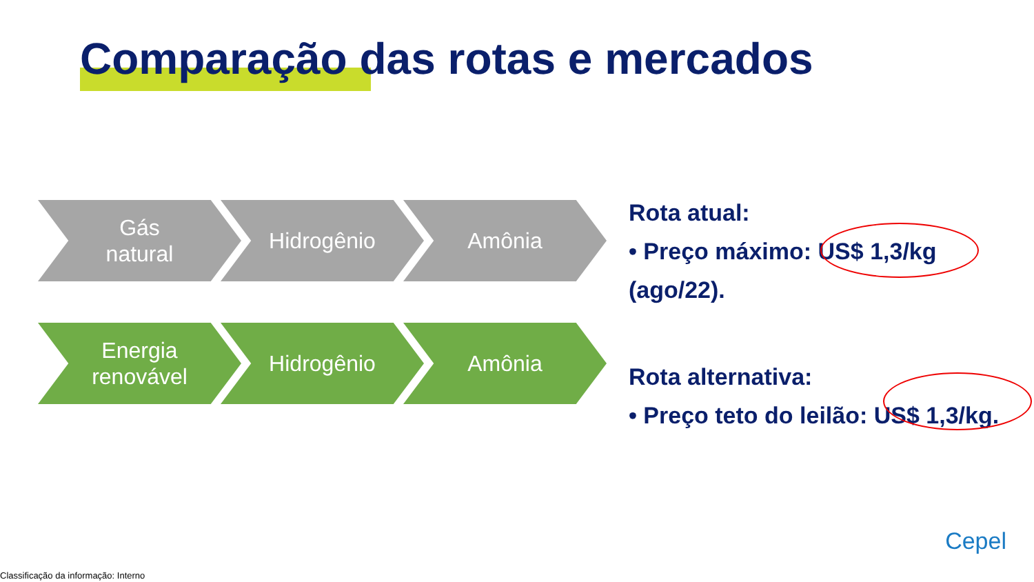Comparação das rotas e mercados
Gás
natural
Hidrogênio Amônia
Energia
renovável
Hidrogênio Amônia
Rota atual:
• Preço máximo: US$ 1,3/kg (ago/22).
Rota alternativa:
• Preço teto do leilão: US$ 1,3/kg.
Cepel
Classificação da informação: Interno